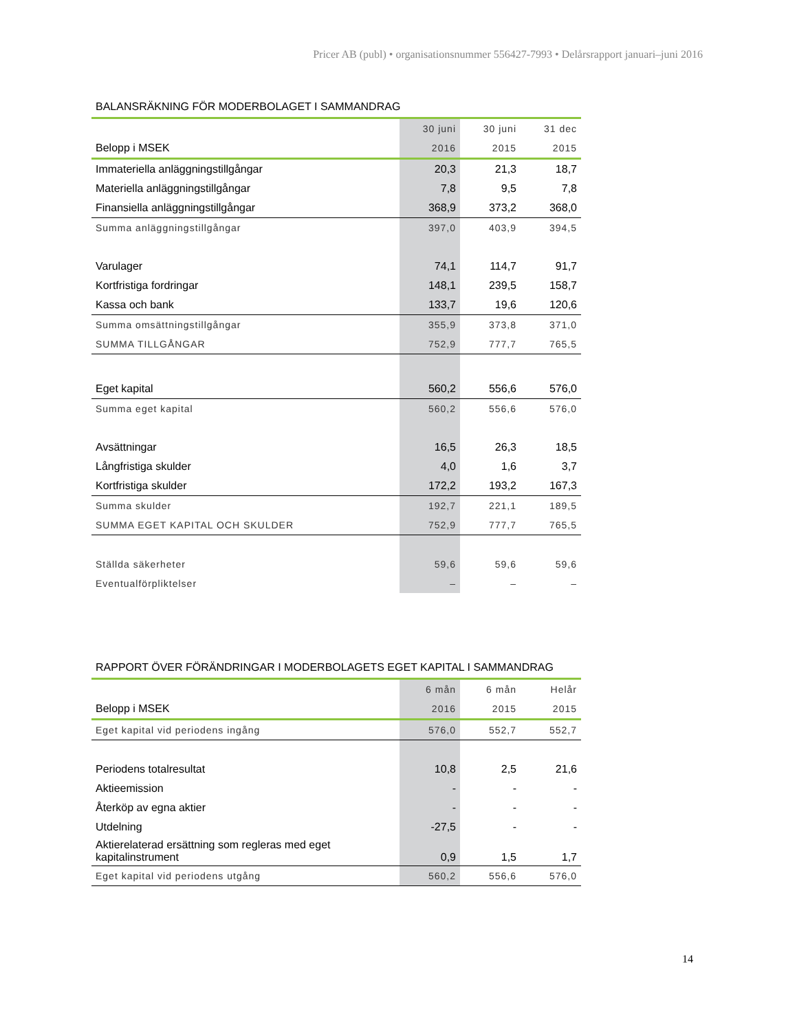Pricer AB (publ) • organisationsnummer 556427-7993 • Delårsrapport januari–juni 2016
BALANSRÄKNING FÖR MODERBOLAGET I SAMMANDRAG
| | 30 juni | 30 juni | 31 dec |
| --- | --- | --- | --- |
| Belopp i MSEK | 2016 | 2015 | 2015 |
| Immateriella anläggningstillgångar | 20,3 | 21,3 | 18,7 |
| Materiella anläggningstillgångar | 7,8 | 9,5 | 7,8 |
| Finansiella anläggningstillgångar | 368,9 | 373,2 | 368,0 |
| Summa anläggningstillgångar | 397,0 | 403,9 | 394,5 |
| Varulager | 74,1 | 114,7 | 91,7 |
| Kortfristiga fordringar | 148,1 | 239,5 | 158,7 |
| Kassa och bank | 133,7 | 19,6 | 120,6 |
| Summa omsättningstillgångar | 355,9 | 373,8 | 371,0 |
| SUMMA TILLGÅNGAR | 752,9 | 777,7 | 765,5 |
| Eget kapital | 560,2 | 556,6 | 576,0 |
| Summa eget kapital | 560,2 | 556,6 | 576,0 |
| Avsättningar | 16,5 | 26,3 | 18,5 |
| Långfristiga skulder | 4,0 | 1,6 | 3,7 |
| Kortfristiga skulder | 172,2 | 193,2 | 167,3 |
| Summa skulder | 192,7 | 221,1 | 189,5 |
| SUMMA EGET KAPITAL OCH SKULDER | 752,9 | 777,7 | 765,5 |
| Ställda säkerheter | 59,6 | 59,6 | 59,6 |
| Eventualförpliktelser | – | – | – |
RAPPORT ÖVER FÖRÄNDRINGAR I MODERBOLAGETS EGET KAPITAL I SAMMANDRAG
| | 6 mån | 6 mån | Helår |
| --- | --- | --- | --- |
| Belopp i MSEK | 2016 | 2015 | 2015 |
| Eget kapital vid periodens ingång | 576,0 | 552,7 | 552,7 |
| Periodens totalresultat | 10,8 | 2,5 | 21,6 |
| Aktieemission | - | - | - |
| Återköp av egna aktier | - | - | - |
| Utdelning | -27,5 | - | - |
| Aktierelaterad ersättning som regleras med eget kapitalinstrument | 0,9 | 1,5 | 1,7 |
| Eget kapital vid periodens utgång | 560,2 | 556,6 | 576,0 |
14